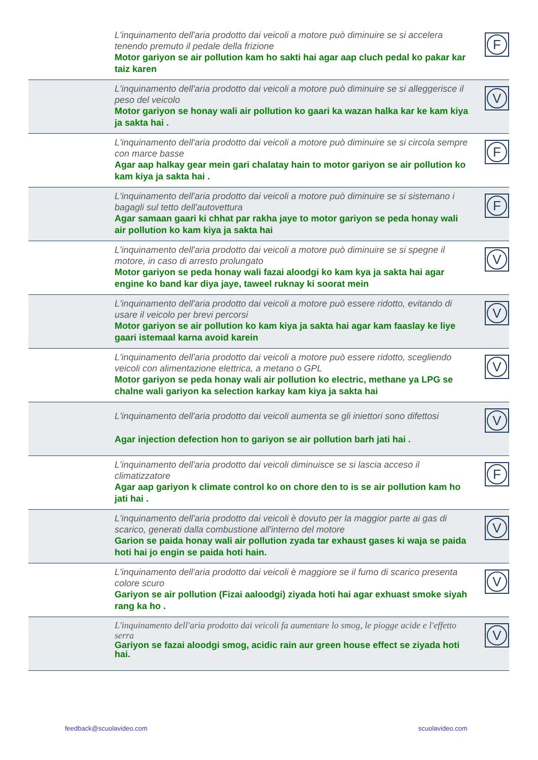| | L'inquinamento dell'aria prodotto dai veicoli a motore può diminuire se si accelera tenendo premuto il pedale della frizione Motor gariyon se air pollution kam ho sakti hai agar aap cluch pedal ko pakar kar taiz karen | F |
| | L'inquinamento dell'aria prodotto dai veicoli a motore può diminuire se si alleggerisce il peso del veicolo Motor gariyon se honay wali air pollution ko gaari ka wazan halka kar ke kam kiya ja sakta hai . | V |
| | L'inquinamento dell'aria prodotto dai veicoli a motore può diminuire se si circola sempre con marce basse Agar aap halkay gear mein gari chalatay hain to motor gariyon se air pollution ko kam kiya ja sakta hai . | F |
| | L'inquinamento dell'aria prodotto dai veicoli a motore può diminuire se si sistemano i bagagli sul tetto dell'autovettura Agar samaan gaari ki chhat par rakha jaye to motor gariyon se peda honay wali air pollution ko kam kiya ja sakta hai | F |
| | L'inquinamento dell'aria prodotto dai veicoli a motore può diminuire se si spegne il motore, in caso di arresto prolungato Motor gariyon se peda honay wali fazai aloodgi ko kam kya ja sakta hai agar engine ko band kar diya jaye, taweel ruknay ki soorat mein | V |
| | L'inquinamento dell'aria prodotto dai veicoli a motore può essere ridotto, evitando di usare il veicolo per brevi percorsi Motor gariyon se air pollution ko kam kiya ja sakta hai agar kam faaslay ke liye gaari istemaal karna avoid karein | V |
| | L'inquinamento dell'aria prodotto dai veicoli a motore può essere ridotto, scegliendo veicoli con alimentazione elettrica, a metano o GPL Motor gariyon se peda honay wali air pollution ko electric, methane ya LPG se chalne wali gariyon ka selection karkay kam kiya ja sakta hai | V |
| | L'inquinamento dell'aria prodotto dai veicoli aumenta se gli iniettori sono difettosi Agar injection defection hon to gariyon se air pollution barh jati hai . | V |
| | L'inquinamento dell'aria prodotto dai veicoli diminuisce se si lascia acceso il climatizzatore Agar aap gariyon k climate control ko on chore den to is se air pollution kam ho jati hai . | F |
| | L'inquinamento dell'aria prodotto dai veicoli è dovuto per la maggior parte ai gas di scarico, generati dalla combustione all'interno del motore Garion se paida honay wali air pollution zyada tar exhaust gases ki waja se paida hoti hai jo engin se paida hoti hain. | V |
| | L'inquinamento dell'aria prodotto dai veicoli è maggiore se il fumo di scarico presenta colore scuro Gariyon se air pollution (Fizai aaloodgi) ziyada hoti hai agar exhuast smoke siyah rang ka ho . | V |
| | L'inquinamento dell'aria prodotto dai veicoli fa aumentare lo smog, le piogge acide e l'effetto serra Gariyon se fazai aloodgi smog, acidic rain aur green house effect se ziyada hoti hai. | V |
feedback@scuolavideo.com scuolavideo.com